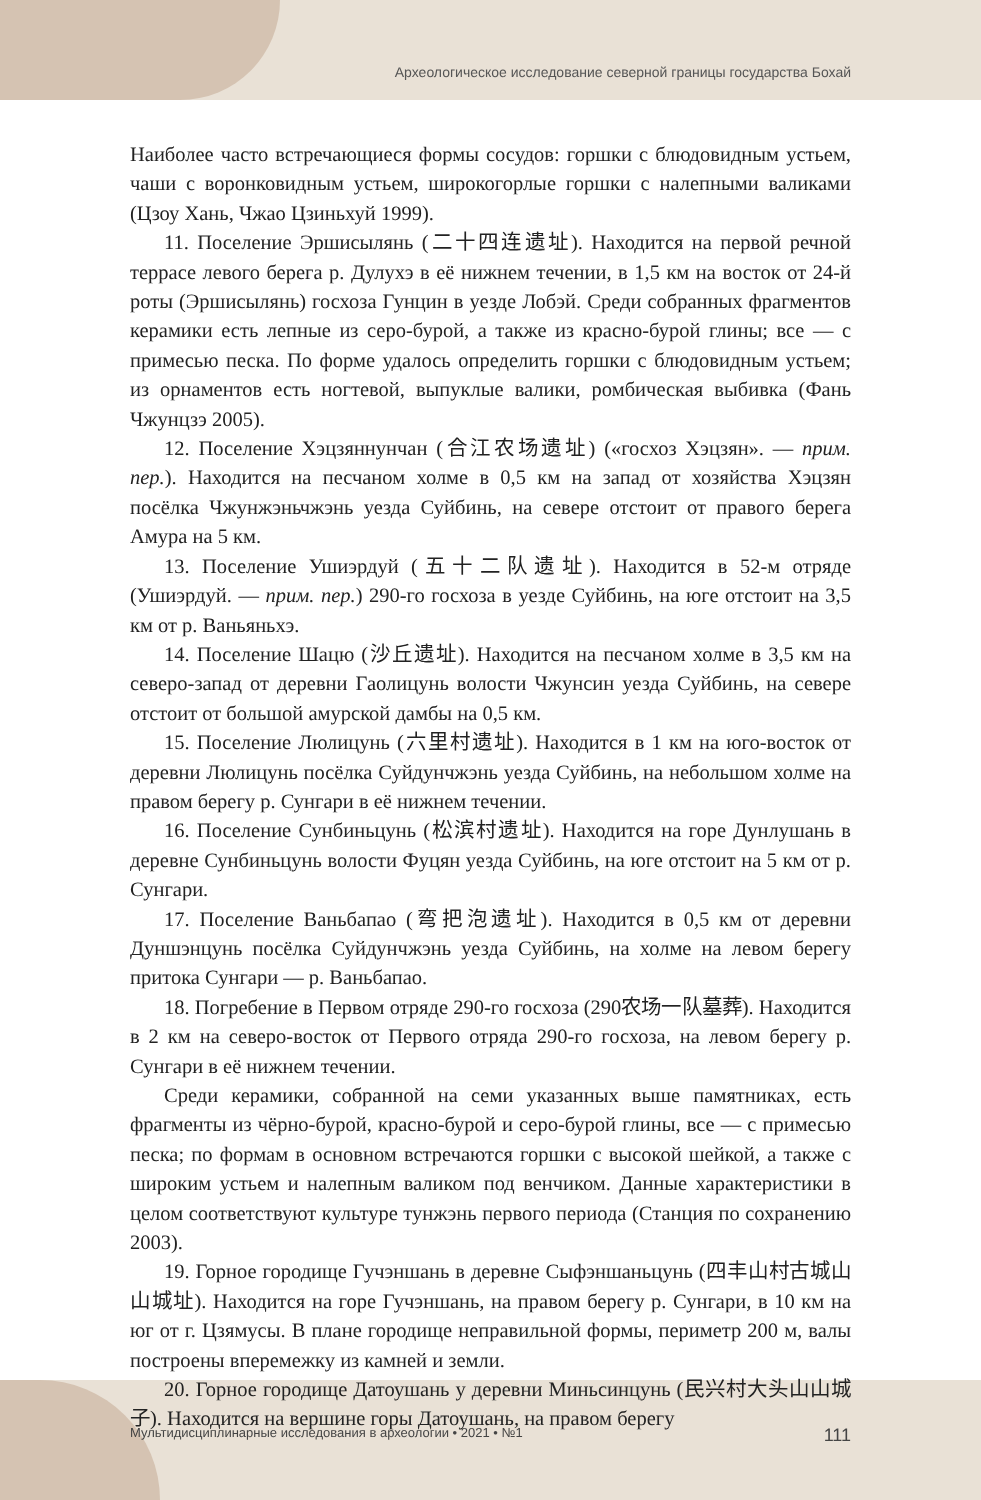Археологическое исследование северной границы государства Бохай
Наиболее часто встречающиеся формы сосудов: горшки с блюдовидным устьем, чаши с воронковидным устьем, широкогорлые горшки с налепными валиками (Цзоу Хань, Чжао Цзиньхуй 1999).
11. Поселение Эршисылянь (二十四连遗址). Находится на первой речной террасе левого берега р. Дулухэ в её нижнем течении, в 1,5 км на восток от 24-й роты (Эршисылянь) госхоза Гунцин в уезде Лобэй. Среди собранных фрагментов керамики есть лепные из серо-бурой, а также из красно-бурой глины; все — с примесью песка. По форме удалось определить горшки с блюдовидным устьем; из орнаментов есть ногтевой, выпуклые валики, ромбическая выбивка (Фань Чжунцзэ 2005).
12. Поселение Хэцзяннунчан (合江农场遗址) («госхоз Хэцзян». — прим. пер.). Находится на песчаном холме в 0,5 км на запад от хозяйства Хэцзян посёлка Чжунжэньчжэнь уезда Суйбинь, на севере отстоит от правого берега Амура на 5 км.
13. Поселение Ушиэрдуй (五十二队遗址). Находится в 52-м отряде (Ушиэрдуй. — прим. пер.) 290-го госхоза в уезде Суйбинь, на юге отстоит на 3,5 км от р. Ваньяньхэ.
14. Поселение Шацю (沙丘遗址). Находится на песчаном холме в 3,5 км на северо-запад от деревни Гаолицунь волости Чжунсин уезда Суйбинь, на севере отстоит от большой амурской дамбы на 0,5 км.
15. Поселение Люлицунь (六里村遗址). Находится в 1 км на юго-восток от деревни Люлицунь посёлка Суйдунчжэнь уезда Суйбинь, на небольшом холме на правом берегу р. Сунгари в её нижнем течении.
16. Поселение Сунбиньцунь (松滨村遗址). Находится на горе Дунлушань в деревне Сунбиньцунь волости Фуцян уезда Суйбинь, на юге отстоит на 5 км от р. Сунгари.
17. Поселение Ваньбапао (弯把泡遗址). Находится в 0,5 км от деревни Дуншэнцунь посёлка Суйдунчжэнь уезда Суйбинь, на холме на левом берегу притока Сунгари — р. Ваньбапао.
18. Погребение в Первом отряде 290-го госхоза (290农场一队墓葬). Находится в 2 км на северо-восток от Первого отряда 290-го госхоза, на левом берегу р. Сунгари в её нижнем течении.
Среди керамики, собранной на семи указанных выше памятниках, есть фрагменты из чёрно-бурой, красно-бурой и серо-бурой глины, все — с примесью песка; по формам в основном встречаются горшки с высокой шейкой, а также с широким устьем и налепным валиком под венчиком. Данные характеристики в целом соответствуют культуре тунжэнь первого периода (Станция по сохранению 2003).
19. Горное городище Гучэншань в деревне Сыфэншаньцунь (四丰山村古城山山城址). Находится на горе Гучэншань, на правом берегу р. Сунгари, в 10 км на юг от г. Цзямусы. В плане городище неправильной формы, периметр 200 м, валы построены вперемежку из камней и земли.
20. Горное городище Датоушань у деревни Миньсинцунь (民兴村大头山山城子). Находится на вершине горы Датоушань, на правом берегу
Мультидисциплинарные исследования в археологии • 2021 • №1 111